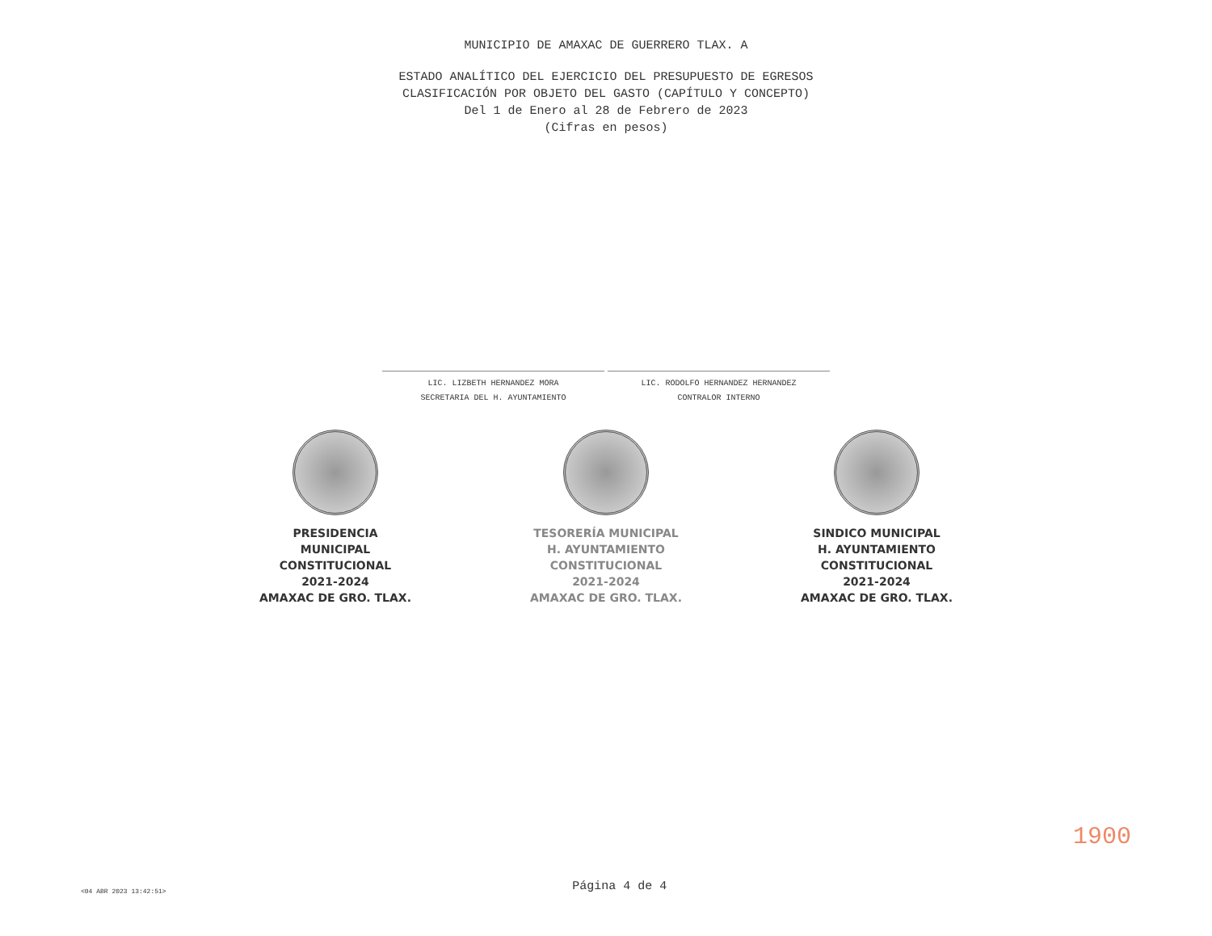MUNICIPIO DE AMAXAC DE GUERRERO TLAX. A
ESTADO ANALÍTICO DEL EJERCICIO DEL PRESUPUESTO DE EGRESOS
CLASIFICACIÓN POR OBJETO DEL GASTO (CAPÍTULO Y CONCEPTO)
Del 1 de Enero al 28 de Febrero de 2023
(Cifras en pesos)
LIC. LIZBETH HERNANDEZ MORA
SECRETARIA DEL H. AYUNTAMIENTO
LIC. RODOLFO HERNANDEZ HERNANDEZ
CONTRALOR INTERNO
PRESIDENCIA
MUNICIPAL
CONSTITUCIONAL
2021-2024
AMAXAC DE GRO. TLAX.
TESORERÍA MUNICIPAL
H. AYUNTAMIENTO
CONSTITUCIONAL
2021-2024
AMAXAC DE GRO. TLAX.
SINDICO MUNICIPAL
H. AYUNTAMIENTO
CONSTITUCIONAL
2021-2024
AMAXAC DE GRO. TLAX.
<04 ABR 2023 13:42:51>
Página 4 de 4
1900